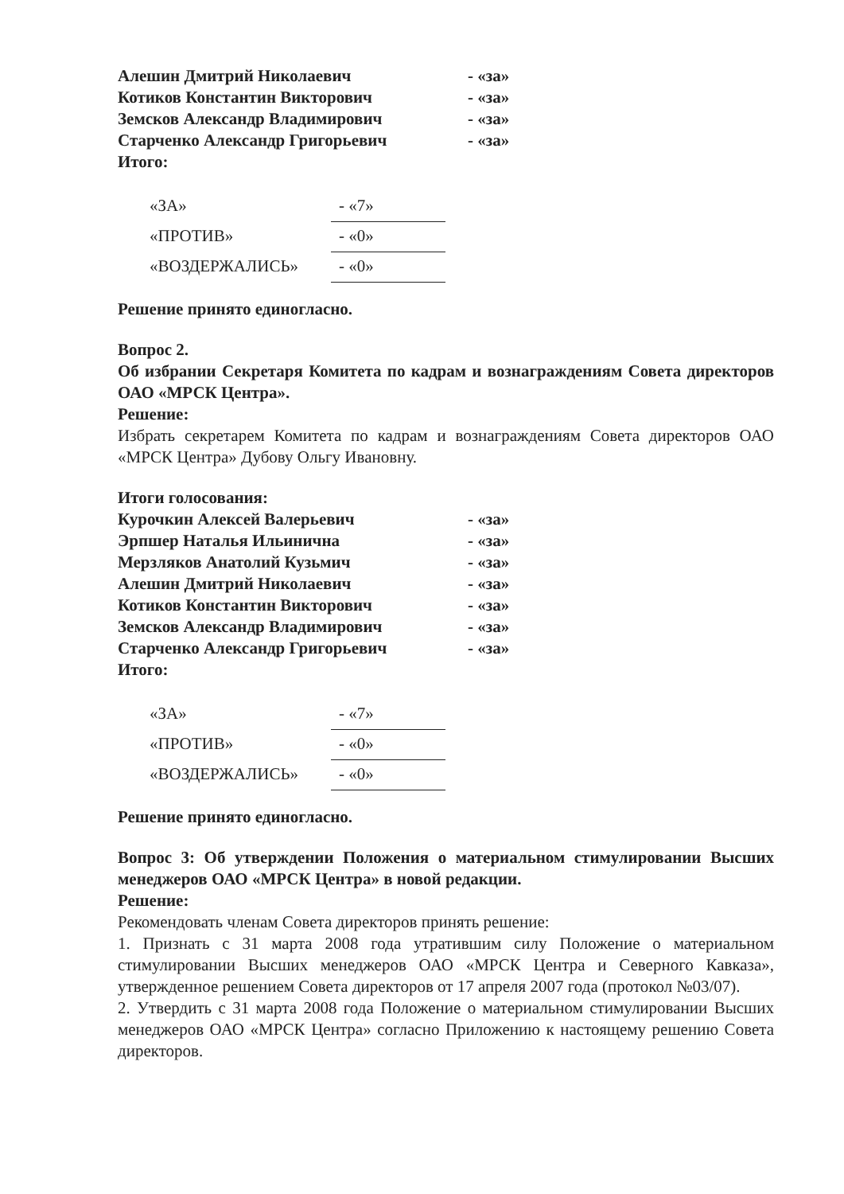| Алешин Дмитрий Николаевич | - «за» |
| Котиков Константин Викторович | - «за» |
| Земсков Александр Владимирович | - «за» |
| Старченко Александр Григорьевич | - «за» |
| Итого: | |
| «ЗА» | - «7» |
| «ПРОТИВ» | - «0» |
| «ВОЗДЕРЖАЛИСЬ» | - «0» |
Решение принято единогласно.
Вопрос 2.
Об избрании Секретаря Комитета по кадрам и вознаграждениям Совета директоров ОАО «МРСК Центра».
Решение:
Избрать секретарем Комитета по кадрам и вознаграждениям Совета директоров ОАО «МРСК Центра» Дубову Ольгу Ивановну.
Итоги голосования:
| Курочкин Алексей Валерьевич | - «за» |
| Эрпшер Наталья Ильинична | - «за» |
| Мерзляков Анатолий Кузьмич | - «за» |
| Алешин Дмитрий Николаевич | - «за» |
| Котиков Константин Викторович | - «за» |
| Земсков Александр Владимирович | - «за» |
| Старченко Александр Григорьевич | - «за» |
| Итого: | |
| «ЗА» | - «7» |
| «ПРОТИВ» | - «0» |
| «ВОЗДЕРЖАЛИСЬ» | - «0» |
Решение принято единогласно.
Вопрос 3: Об утверждении Положения о материальном стимулировании Высших менеджеров ОАО «МРСК Центра» в новой редакции.
Решение:
Рекомендовать членам Совета директоров принять решение:
1. Признать с 31 марта 2008 года утратившим силу Положение о материальном стимулировании Высших менеджеров ОАО «МРСК Центра и Северного Кавказа», утвержденное решением Совета директоров от 17 апреля 2007 года (протокол №03/07).
2. Утвердить с 31 марта 2008 года Положение о материальном стимулировании Высших менеджеров ОАО «МРСК Центра» согласно Приложению к настоящему решению Совета директоров.